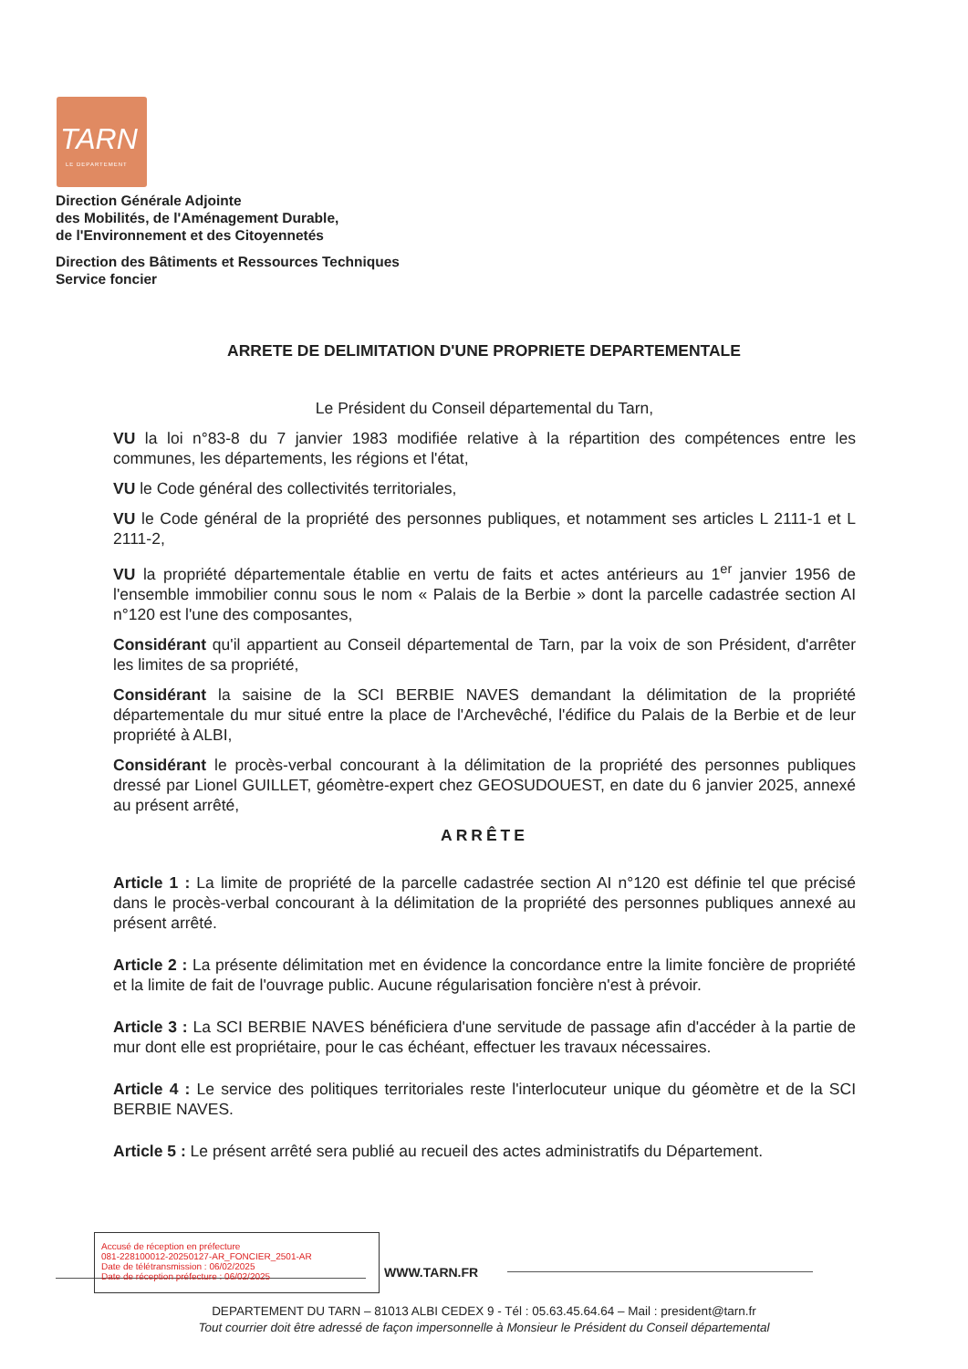TARN
LE DEPARTEMENT
Direction Générale Adjointe
des Mobilités, de l'Aménagement Durable,
de l'Environnement et des Citoyennetés
Direction des Bâtiments et Ressources Techniques
Service foncier
ARRETE DE DELIMITATION D'UNE PROPRIETE DEPARTEMENTALE
Le Président du Conseil départemental du Tarn,
VU la loi n°83-8 du 7 janvier 1983 modifiée relative à la répartition des compétences entre les communes, les départements, les régions et l'état,
VU le Code général des collectivités territoriales,
VU le Code général de la propriété des personnes publiques, et notamment ses articles L 2111-1 et L 2111-2,
VU la propriété départementale établie en vertu de faits et actes antérieurs au 1<sup>er</sup> janvier 1956 de l'ensemble immobilier connu sous le nom « Palais de la Berbie » dont la parcelle cadastrée section AI n°120 est l'une des composantes,
Considérant qu'il appartient au Conseil départemental de Tarn, par la voix de son Président, d'arrêter les limites de sa propriété,
Considérant la saisine de la SCI BERBIE NAVES demandant la délimitation de la propriété départementale du mur situé entre la place de l'Archevêché, l'édifice du Palais de la Berbie et de leur propriété à ALBI,
Considérant le procès-verbal concourant à la délimitation de la propriété des personnes publiques dressé par Lionel GUILLET, géomètre-expert chez GEOSUDOUEST, en date du 6 janvier 2025, annexé au présent arrêté,
ARRÊTE
Article 1 : La limite de propriété de la parcelle cadastrée section AI n°120 est définie tel que précisé dans le procès-verbal concourant à la délimitation de la propriété des personnes publiques annexé au présent arrêté.
Article 2 : La présente délimitation met en évidence la concordance entre la limite foncière de propriété et la limite de fait de l'ouvrage public. Aucune régularisation foncière n'est à prévoir.
Article 3 : La SCI BERBIE NAVES bénéficiera d'une servitude de passage afin d'accéder à la partie de mur dont elle est propriétaire, pour le cas échéant, effectuer les travaux nécessaires.
Article 4 : Le service des politiques territoriales reste l'interlocuteur unique du géomètre et de la SCI BERBIE NAVES.
Article 5 : Le présent arrêté sera publié au recueil des actes administratifs du Département.
Accusé de réception en préfecture
081-228100012-20250127-AR_FONCIER_2501-AR
Date de télétransmission : 06/02/2025
Date de réception préfecture : 06/02/2025
WWW.TARN.FR
DEPARTEMENT DU TARN – 81013 ALBI CEDEX 9 - Tél : 05.63.45.64.64 – Mail : president@tarn.fr
Tout courrier doit être adressé de façon impersonnelle à Monsieur le Président du Conseil départemental